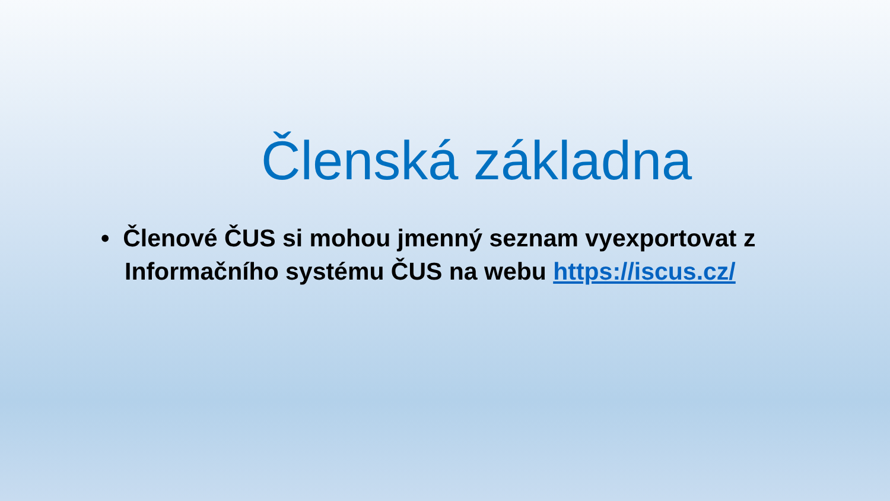Členská základna
• Členové ČUS si mohou jmenný seznam vyexportovat z Informačního systému ČUS na webu https://iscus.cz/